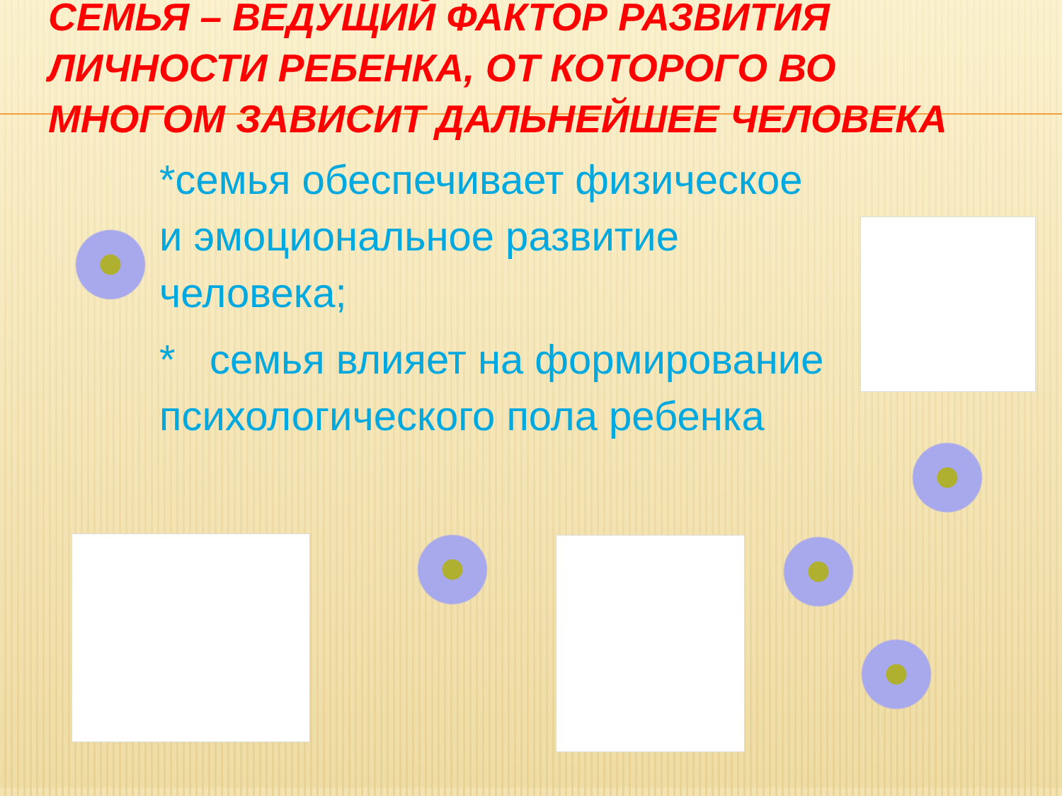СЕМЬЯ – ВЕДУЩИЙ ФАКТОР РАЗВИТИЯ ЛИЧНОСТИ РЕБЕНКА, ОТ КОТОРОГО ВО МНОГОМ ЗАВИСИТ ДАЛЬНЕЙШЕЕ ЧЕЛОВЕКА
*семья обеспечивает физическое и эмоциональное развитие человека;
* семья влияет на формирование психологического пола ребенка